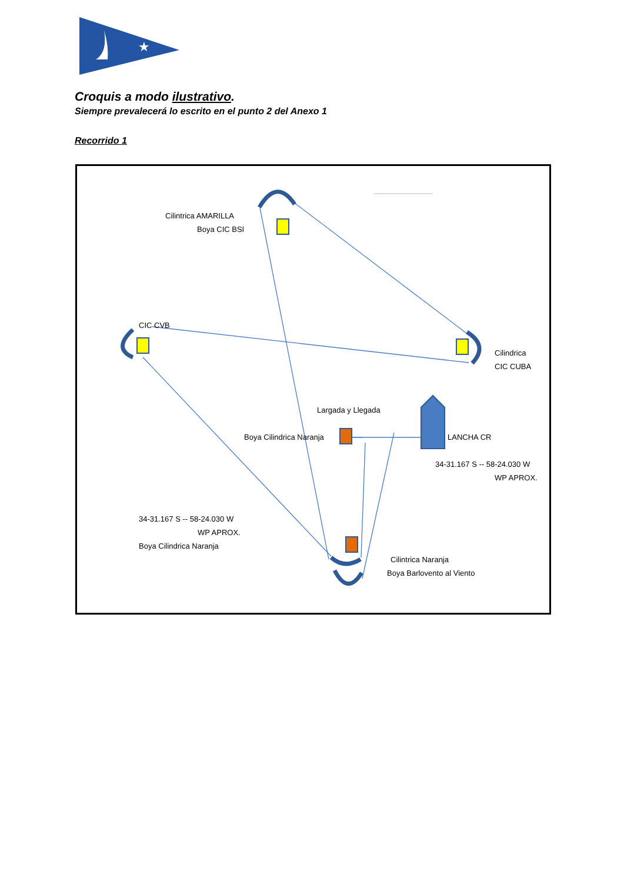★
Croquis a modo ilustrativo.
Siempre prevalecerá lo escrito en el punto 2 del Anexo 1
Recorrido 1
Cilintrica AMARILLA
Boya CIC BSI
CIC CVB
Cilindrica
CIC CUBA
Largada y Llegada
Boya Cilindrica Naranja LANCHA CR
34-31.167 S -- 58-24.030 W
WP APROX.
34-31.167 S -- 58-24.030 W
WP APROX.
Boya Cilindrica Naranja
Cilintrica Naranja
Boya Barlovento al Viento